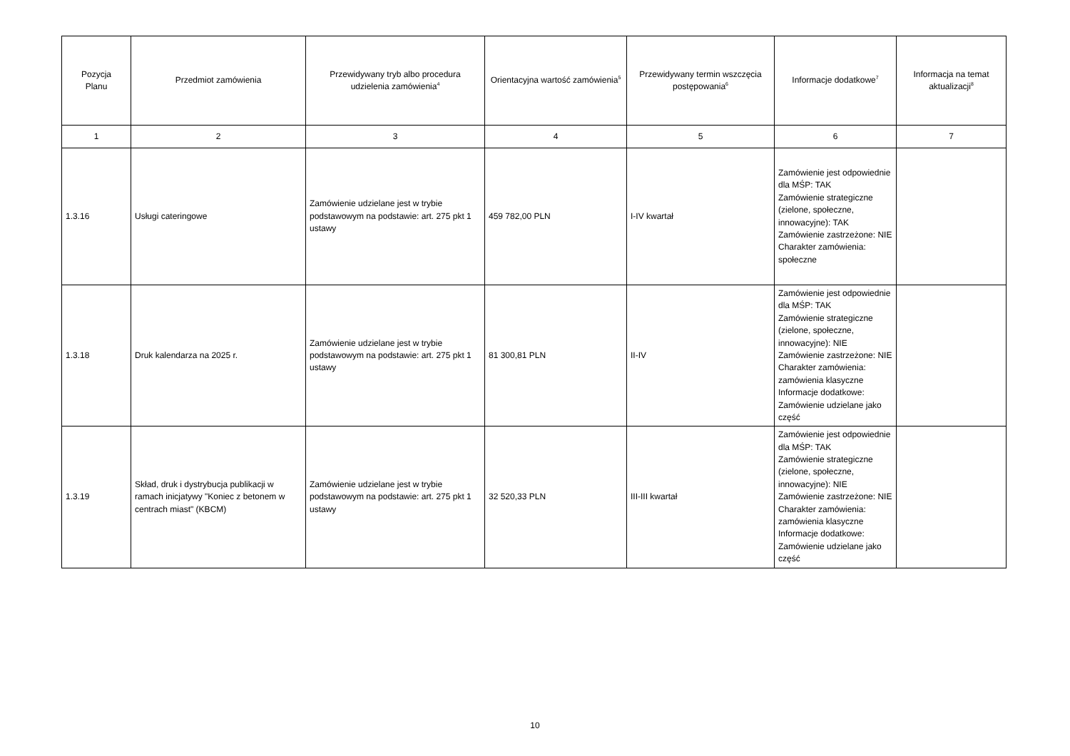| Pozycja Planu | Przedmiot zamówienia | Przewidywany tryb albo procedura udzielenia zamówienia<sup>4</sup> | Orientacyjna wartość zamówienia<sup>5</sup> | Przewidywany termin wszczęcia postępowania<sup>6</sup> | Informacje dodatkowe<sup>7</sup> | Informacja na temat aktualizacji<sup>8</sup> |
| --- | --- | --- | --- | --- | --- | --- |
| 1 | 2 | 3 | 4 | 5 | 6 | 7 |
| 1.3.16 | Usługi cateringowe | Zamówienie udzielane jest w trybie podstawowym na podstawie: art. 275 pkt 1 ustawy | 459 782,00 PLN | I-IV kwartał | Zamówienie jest odpowiednie dla MŚP: TAK Zamówienie strategiczne (zielone, społeczne, innowacyjne): TAK Zamówienie zastrzeżone: NIE Charakter zamówienia: społeczne | |
| 1.3.18 | Druk kalendarza na 2025 r. | Zamówienie udzielane jest w trybie podstawowym na podstawie: art. 275 pkt 1 ustawy | 81 300,81 PLN | II-IV | Zamówienie jest odpowiednie dla MŚP: TAK Zamówienie strategiczne (zielone, społeczne, innowacyjne): NIE Zamówienie zastrzeżone: NIE Charakter zamówienia: zamówienia klasyczne Informacje dodatkowe: Zamówienie udzielane jako część | |
| 1.3.19 | Skład, druk i dystrybucja publikacji w ramach inicjatywy "Koniec z betonem w centrach miast" (KBCM) | Zamówienie udzielane jest w trybie podstawowym na podstawie: art. 275 pkt 1 ustawy | 32 520,33 PLN | III-III kwartał | Zamówienie jest odpowiednie dla MŚP: TAK Zamówienie strategiczne (zielone, społeczne, innowacyjne): NIE Zamówienie zastrzeżone: NIE Charakter zamówienia: zamówienia klasyczne Informacje dodatkowe: Zamówienie udzielane jako część | |
10